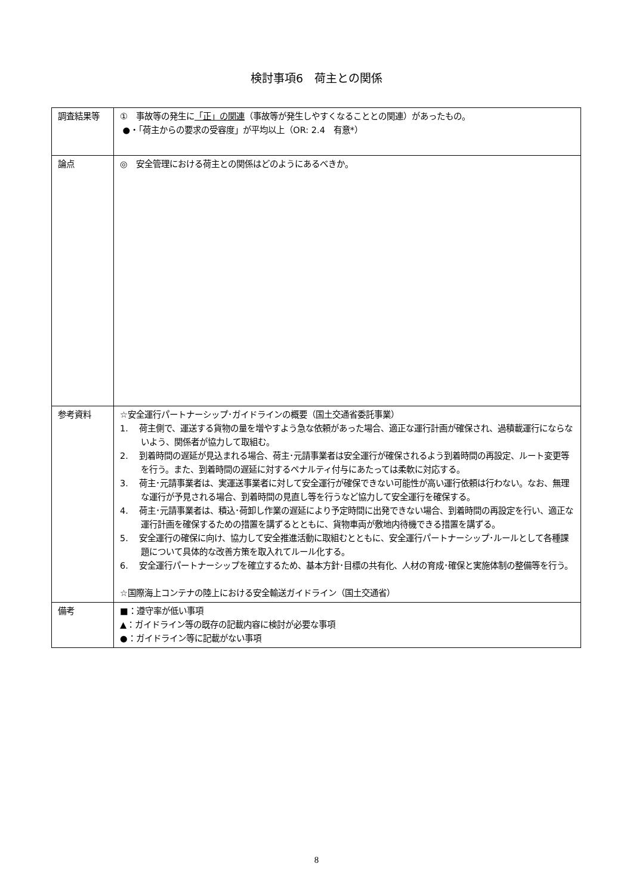検討事項6　荷主との関係
| 調査結果等 | ① 事故等の発生に 「正」の関連 （事故等が発生しやすくなることとの関連）があったもの。 ●・「荷主からの要求の受容度」が平均以上（OR: 2.4 有意*） |
| 論点 | ◎ 安全管理における荷主との関係はどのようにあるべきか。 |
| 参考資料 | ☆安全運行パートナーシップ･ガイドラインの概要（国土交通省委託事業） 1. 荷主側で、運送する貨物の量を増やすよう急な依頼があった場合、適正な運行計画が確保され、過積載運行にならないよう、関係者が協力して取組む。 2. 到着時間の遅延が見込まれる場合、荷主･元請事業者は安全運行が確保されるよう到着時間の再設定、ルート変更等を行う。また、到着時間の遅延に対するペナルティ付与にあたっては柔軟に対応する。 3. 荷主･元請事業者は、実運送事業者に対して安全運行が確保できない可能性が高い運行依頼は行わない。なお、無理な運行が予見される場合、到着時間の見直し等を行うなど協力して安全運行を確保する。 4. 荷主･元請事業者は、積込･荷卸し作業の遅延により予定時間に出発できない場合、到着時間の再設定を行い、適正な運行計画を確保するための措置を講ずるとともに、貨物車両が敷地内待機できる措置を講ずる。 5. 安全運行の確保に向け、協力して安全推進活動に取組むとともに、安全運行パートナーシップ･ルールとして各種課題について具体的な改善方策を取入れてルール化する。 6. 安全運行パートナーシップを確立するため、基本方針･目標の共有化、人材の育成･確保と実施体制の整備等を行う。 ☆国際海上コンテナの陸上における安全輸送ガイドライン（国土交通省） |
| 備考 | ■：遵守率が低い事項 ▲：ガイドライン等の既存の記載内容に検討が必要な事項 ●：ガイドライン等に記載がない事項 |
8